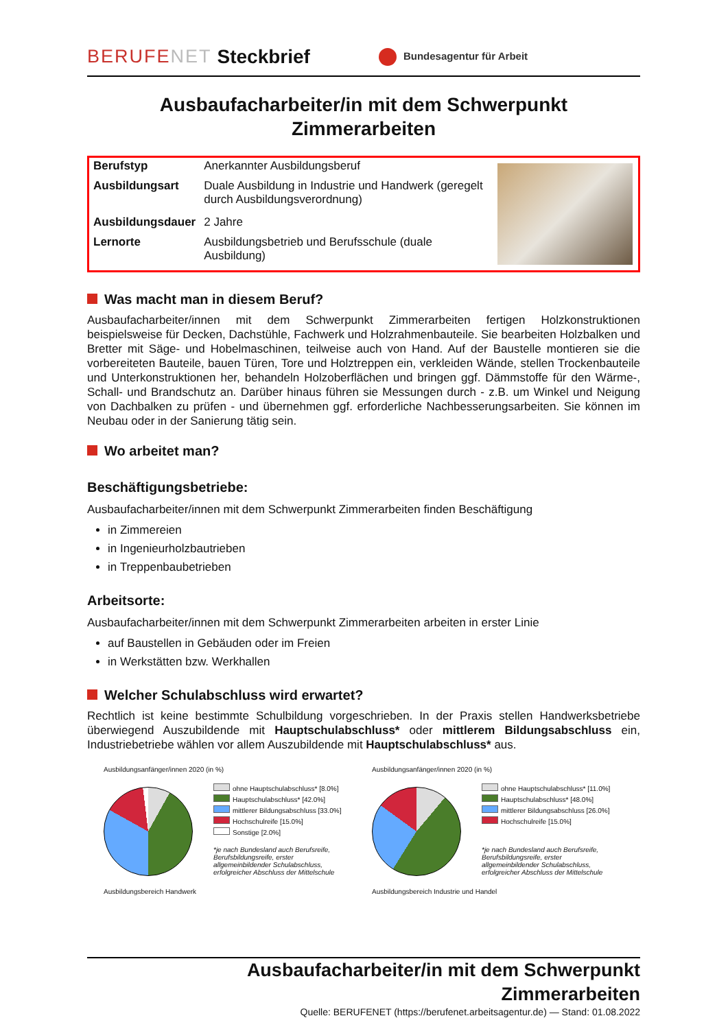BERUFENET Steckbrief Bundesagentur für Arbeit
Ausbaufacharbeiter/in mit dem Schwerpunkt
Zimmerarbeiten
| Berufstyp | Anerkannter Ausbildungsberuf | |
| Ausbildungsart | Duale Ausbildung in Industrie und Handwerk (geregelt durch Ausbildungsverordnung) | |
| Ausbildungsdauer | 2 Jahre | |
| Lernorte | Ausbildungsbetrieb und Berufsschule (duale Ausbildung) | |
Was macht man in diesem Beruf?
Ausbaufacharbeiter/innen mit dem Schwerpunkt Zimmerarbeiten fertigen Holzkonstruktionen beispielsweise für Decken, Dachstühle, Fachwerk und Holzrahmenbauteile. Sie bearbeiten Holzbalken und Bretter mit Säge- und Hobelmaschinen, teilweise auch von Hand. Auf der Baustelle montieren sie die vorbereiteten Bauteile, bauen Türen, Tore und Holztreppen ein, verkleiden Wände, stellen Trockenbauteile und Unterkonstruktionen her, behandeln Holzoberflächen und bringen ggf. Dämmstoffe für den Wärme-, Schall- und Brandschutz an. Darüber hinaus führen sie Messungen durch - z.B. um Winkel und Neigung von Dachbalken zu prüfen - und übernehmen ggf. erforderliche Nachbesserungsarbeiten. Sie können im Neubau oder in der Sanierung tätig sein.
Wo arbeitet man?
Beschäftigungsbetriebe:
Ausbaufacharbeiter/innen mit dem Schwerpunkt Zimmerarbeiten finden Beschäftigung
in Zimmereien
in Ingenieurholzbautrieben
in Treppenbaubetrieben
Arbeitsorte:
Ausbaufacharbeiter/innen mit dem Schwerpunkt Zimmerarbeiten arbeiten in erster Linie
auf Baustellen in Gebäuden oder im Freien
in Werkstätten bzw. Werkhallen
Welcher Schulabschluss wird erwartet?
Rechtlich ist keine bestimmte Schulbildung vorgeschrieben. In der Praxis stellen Handwerksbetriebe überwiegend Auszubildende mit Hauptschulabschluss* oder mittlerem Bildungsabschluss ein, Industriebetriebe wählen vor allem Auszubildende mit Hauptschulabschluss* aus.
Ausbildungsanfänger/innen 2020 (in %)
ohne Hauptschulabschluss* [8.0%]
Hauptschulabschluss* [42.0%]
mittlerer Bildungsabschluss [33.0%]
Hochschulreife [15.0%]
Sonstige [2.0%]
*je nach Bundesland auch Berufsreife,
Berufsbildungsreife, erster
allgemeinbildender Schulabschluss,
erfolgreicher Abschluss der Mittelschule
Ausbildungsbereich Handwerk
Ausbildungsanfänger/innen 2020 (in %)
ohne Hauptschulabschluss* [11.0%]
Hauptschulabschluss* [48.0%]
mittlerer Bildungsabschluss [26.0%]
Hochschulreife [15.0%]
*je nach Bundesland auch Berufsreife,
Berufsbildungsreife, erster
allgemeinbildender Schulabschluss,
erfolgreicher Abschluss der Mittelschule
Ausbildungsbereich Industrie und Handel
Ausbaufacharbeiter/in mit dem Schwerpunkt
Zimmerarbeiten
Quelle: BERUFENET (https://berufenet.arbeitsagentur.de) — Stand: 01.08.2022